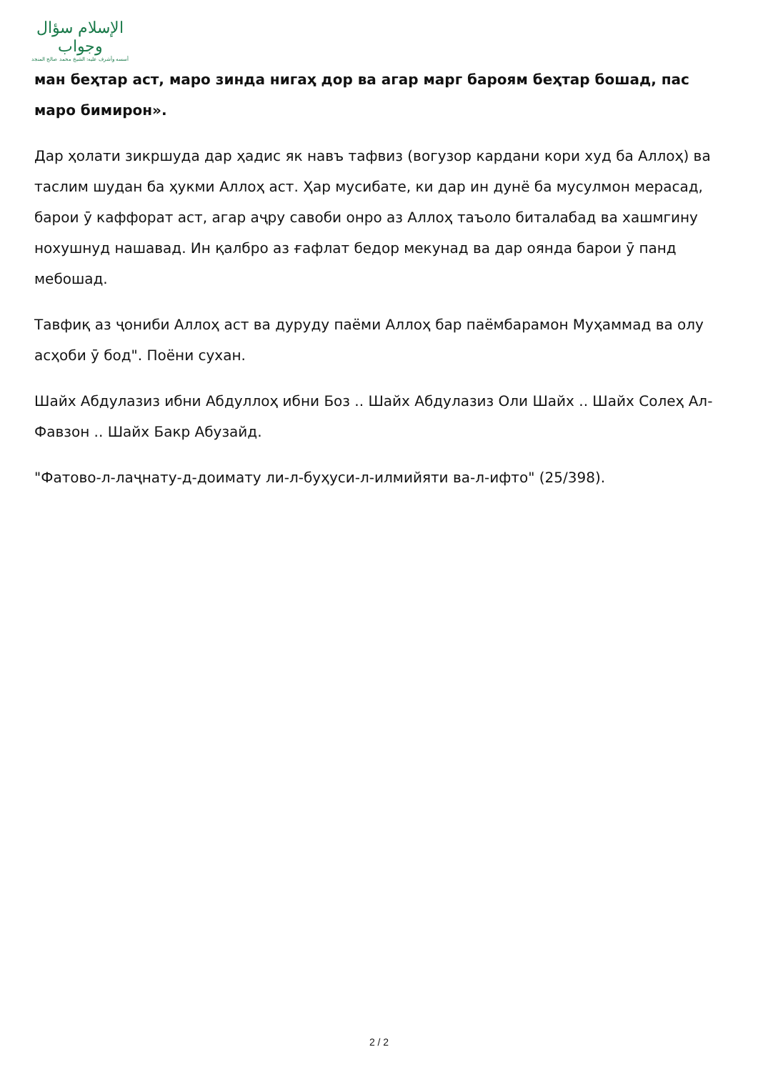الإسلام سؤال وجواب
أسسه وأشرف عليه: الشيخ محمد صالح المنجد
ман беҳтар аст, маро зинда нигаҳ дор ва агар марг бароям беҳтар бошад, пас маро бимирон».
Дар ҳолати зикршуда дар ҳадис як навъ тафвиз (вогузор кардани кори худ ба Аллоҳ) ва таслим шудан ба ҳукми Аллоҳ аст. Ҳар мусибате, ки дар ин дунё ба мусулмон мерасад, барои ӯ каффорат аст, агар аҷру савоби онро аз Аллоҳ таъоло биталабад ва хашмгину нохушнуд нашавад. Ин қалбро аз ғафлат бедор мекунад ва дар оянда барои ӯ панд мебошад.
Тавфиқ аз ҷониби Аллоҳ аст ва дуруду паёми Аллоҳ бар паёмбарамон Муҳаммад ва олу асҳоби ӯ бод". Поёни сухан.
Шайх Абдулазиз ибни Абдуллоҳ ибни Боз .. Шайх Абдулазиз Оли Шайх .. Шайх Солеҳ Ал-Фавзон .. Шайх Бакр Абузайд.
"Фатово-л-лаҷнату-д-доимату ли-л-буҳуси-л-илмийяти ва-л-ифто" (25/398).
2 / 2